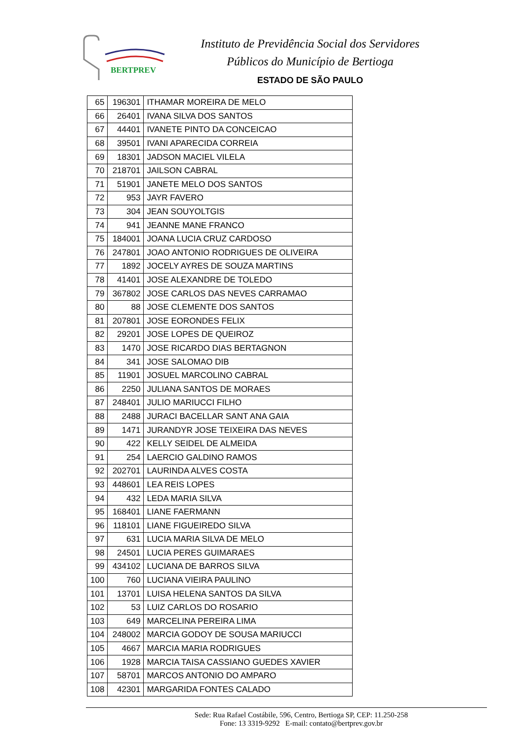BERTPREV
Instituto de Previdência Social dos Servidores
Públicos do Município de Bertioga
ESTADO DE SÃO PAULO
| 65 | 196301 | ITHAMAR MOREIRA DE MELO |
| 66 | 26401 | IVANA SILVA DOS SANTOS |
| 67 | 44401 | IVANETE PINTO DA CONCEICAO |
| 68 | 39501 | IVANI APARECIDA CORREIA |
| 69 | 18301 | JADSON MACIEL VILELA |
| 70 | 218701 | JAILSON CABRAL |
| 71 | 51901 | JANETE MELO DOS SANTOS |
| 72 | 953 | JAYR FAVERO |
| 73 | 304 | JEAN SOUYOLTGIS |
| 74 | 941 | JEANNE MANE FRANCO |
| 75 | 184001 | JOANA LUCIA CRUZ CARDOSO |
| 76 | 247801 | JOAO ANTONIO RODRIGUES DE OLIVEIRA |
| 77 | 1892 | JOCELY AYRES DE SOUZA MARTINS |
| 78 | 41401 | JOSE ALEXANDRE DE TOLEDO |
| 79 | 367802 | JOSE CARLOS DAS NEVES CARRAMAO |
| 80 | 88 | JOSE CLEMENTE DOS SANTOS |
| 81 | 207801 | JOSE EORONDES FELIX |
| 82 | 29201 | JOSE LOPES DE QUEIROZ |
| 83 | 1470 | JOSE RICARDO DIAS BERTAGNON |
| 84 | 341 | JOSE SALOMAO DIB |
| 85 | 11901 | JOSUEL MARCOLINO CABRAL |
| 86 | 2250 | JULIANA SANTOS DE MORAES |
| 87 | 248401 | JULIO MARIUCCI FILHO |
| 88 | 2488 | JURACI BACELLAR SANT ANA GAIA |
| 89 | 1471 | JURANDYR JOSE TEIXEIRA DAS NEVES |
| 90 | 422 | KELLY SEIDEL DE ALMEIDA |
| 91 | 254 | LAERCIO GALDINO RAMOS |
| 92 | 202701 | LAURINDA ALVES COSTA |
| 93 | 448601 | LEA REIS LOPES |
| 94 | 432 | LEDA MARIA SILVA |
| 95 | 168401 | LIANE FAERMANN |
| 96 | 118101 | LIANE FIGUEIREDO SILVA |
| 97 | 631 | LUCIA MARIA SILVA DE MELO |
| 98 | 24501 | LUCIA PERES GUIMARAES |
| 99 | 434102 | LUCIANA DE BARROS SILVA |
| 100 | 760 | LUCIANA VIEIRA PAULINO |
| 101 | 13701 | LUISA HELENA SANTOS DA SILVA |
| 102 | 53 | LUIZ CARLOS DO ROSARIO |
| 103 | 649 | MARCELINA PEREIRA LIMA |
| 104 | 248002 | MARCIA GODOY DE SOUSA MARIUCCI |
| 105 | 4667 | MARCIA MARIA RODRIGUES |
| 106 | 1928 | MARCIA TAISA CASSIANO GUEDES XAVIER |
| 107 | 58701 | MARCOS ANTONIO DO AMPARO |
| 108 | 42301 | MARGARIDA FONTES CALADO |
Sede: Rua Rafael Costábile, 596, Centro, Bertioga SP, CEP: 11.250-258
Fone: 13 3319-9292 E-mail: contato@bertprev.gov.br